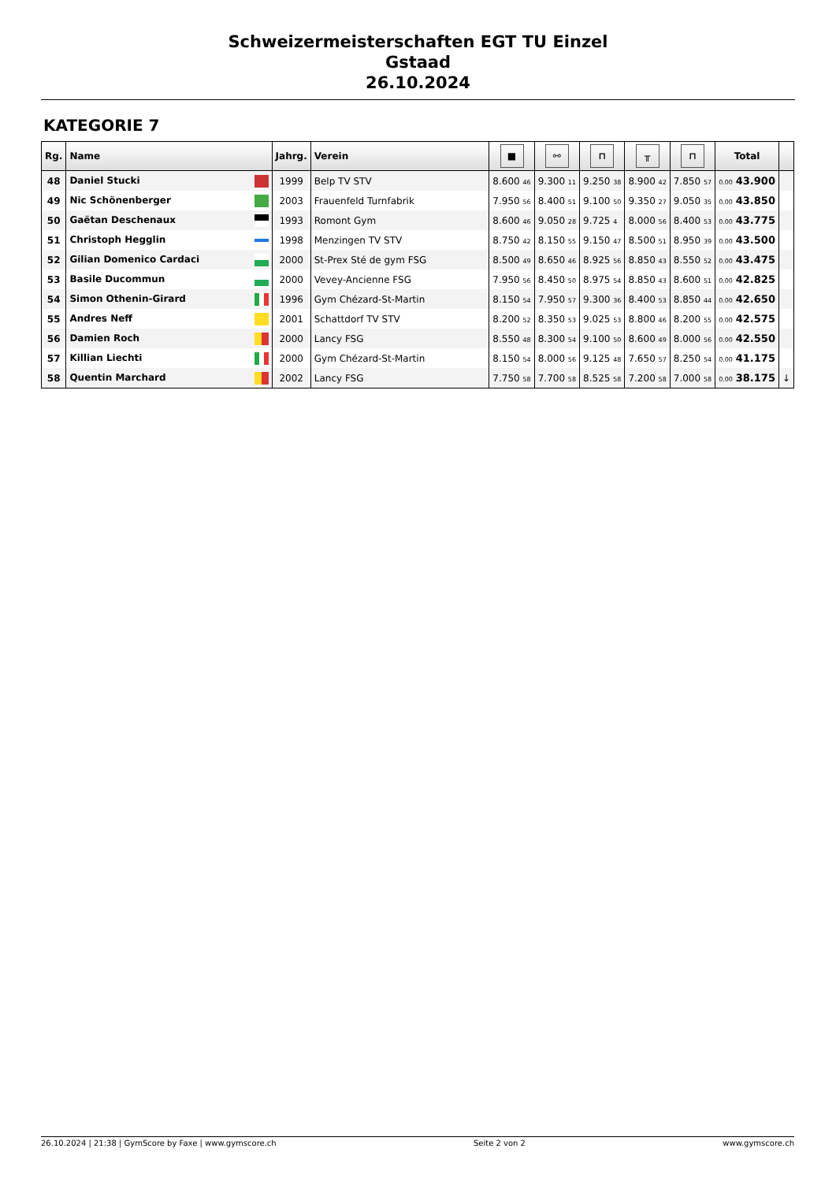Schweizermeisterschaften EGT TU Einzel
Gstaad
26.10.2024
KATEGORIE 7
| Rg. | Name | Jahrg. | Verein | ■ | ⚯ | ⊓ | ╥ | ⊓ | Total | |
| --- | --- | --- | --- | --- | --- | --- | --- | --- | --- | --- |
| 48 | Daniel Stucki | 1999 | Belp TV STV | 8.600 46 | 9.300 11 | 9.250 38 | 8.900 42 | 7.850 57 | 0.00 43.900 | |
| 49 | Nic Schönenberger | 2003 | Frauenfeld Turnfabrik | 7.950 56 | 8.400 51 | 9.100 50 | 9.350 27 | 9.050 35 | 0.00 43.850 | |
| 50 | Gaëtan Deschenaux | 1993 | Romont Gym | 8.600 46 | 9.050 28 | 9.725 4 | 8.000 56 | 8.400 53 | 0.00 43.775 | |
| 51 | Christoph Hegglin | 1998 | Menzingen TV STV | 8.750 42 | 8.150 55 | 9.150 47 | 8.500 51 | 8.950 39 | 0.00 43.500 | |
| 52 | Gilian Domenico Cardaci | 2000 | St-Prex Sté de gym FSG | 8.500 49 | 8.650 46 | 8.925 56 | 8.850 43 | 8.550 52 | 0.00 43.475 | |
| 53 | Basile Ducommun | 2000 | Vevey-Ancienne FSG | 7.950 56 | 8.450 50 | 8.975 54 | 8.850 43 | 8.600 51 | 0.00 42.825 | |
| 54 | Simon Othenin-Girard | 1996 | Gym Chézard-St-Martin | 8.150 54 | 7.950 57 | 9.300 36 | 8.400 53 | 8.850 44 | 0.00 42.650 | |
| 55 | Andres Neff | 2001 | Schattdorf TV STV | 8.200 52 | 8.350 53 | 9.025 53 | 8.800 46 | 8.200 55 | 0.00 42.575 | |
| 56 | Damien Roch | 2000 | Lancy FSG | 8.550 48 | 8.300 54 | 9.100 50 | 8.600 49 | 8.000 56 | 0.00 42.550 | |
| 57 | Killian Liechti | 2000 | Gym Chézard-St-Martin | 8.150 54 | 8.000 56 | 9.125 48 | 7.650 57 | 8.250 54 | 0.00 41.175 | |
| 58 | Quentin Marchard | 2002 | Lancy FSG | 7.750 58 | 7.700 58 | 8.525 58 | 7.200 58 | 7.000 58 | 0.00 38.175 | ↓ |
26.10.2024 | 21:38 | GymScore by Faxe | www.gymscore.ch Seite 2 von 2 www.gymscore.ch